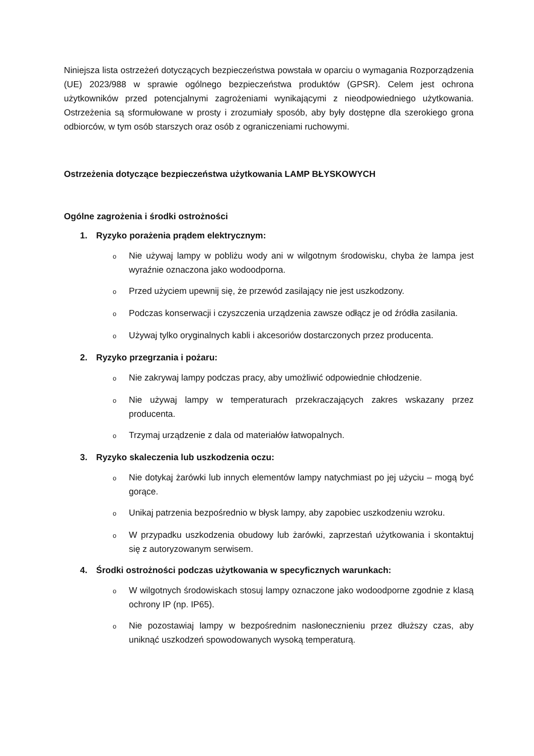Niniejsza lista ostrzeżeń dotyczących bezpieczeństwa powstała w oparciu o wymagania Rozporządzenia (UE) 2023/988 w sprawie ogólnego bezpieczeństwa produktów (GPSR). Celem jest ochrona użytkowników przed potencjalnymi zagrożeniami wynikającymi z nieodpowiedniego użytkowania. Ostrzeżenia są sformułowane w prosty i zrozumiały sposób, aby były dostępne dla szerokiego grona odbiorców, w tym osób starszych oraz osób z ograniczeniami ruchowymi.
Ostrzeżenia dotyczące bezpieczeństwa użytkowania LAMP BŁYSKOWYCH
Ogólne zagrożenia i środki ostrożności
1. Ryzyko porażenia prądem elektrycznym:
o
Nie używaj lampy w pobliżu wody ani w wilgotnym środowisku, chyba że lampa jest wyraźnie oznaczona jako wodoodporna.
o
Przed użyciem upewnij się, że przewód zasilający nie jest uszkodzony.
o
Podczas konserwacji i czyszczenia urządzenia zawsze odłącz je od źródła zasilania.
o
Używaj tylko oryginalnych kabli i akcesoriów dostarczonych przez producenta.
2. Ryzyko przegrzania i pożaru:
o
Nie zakrywaj lampy podczas pracy, aby umożliwić odpowiednie chłodzenie.
o
Nie używaj lampy w temperaturach przekraczających zakres wskazany przez producenta.
o
Trzymaj urządzenie z dala od materiałów łatwopalnych.
3. Ryzyko skaleczenia lub uszkodzenia oczu:
o
Nie dotykaj żarówki lub innych elementów lampy natychmiast po jej użyciu – mogą być gorące.
o
Unikaj patrzenia bezpośrednio w błysk lampy, aby zapobiec uszkodzeniu wzroku.
o
W przypadku uszkodzenia obudowy lub żarówki, zaprzestań użytkowania i skontaktuj się z autoryzowanym serwisem.
4. Środki ostrożności podczas użytkowania w specyficznych warunkach:
o
W wilgotnych środowiskach stosuj lampy oznaczone jako wodoodporne zgodnie z klasą ochrony IP (np. IP65).
o
Nie pozostawiaj lampy w bezpośrednim nasłonecznieniu przez dłuższy czas, aby uniknąć uszkodzeń spowodowanych wysoką temperaturą.